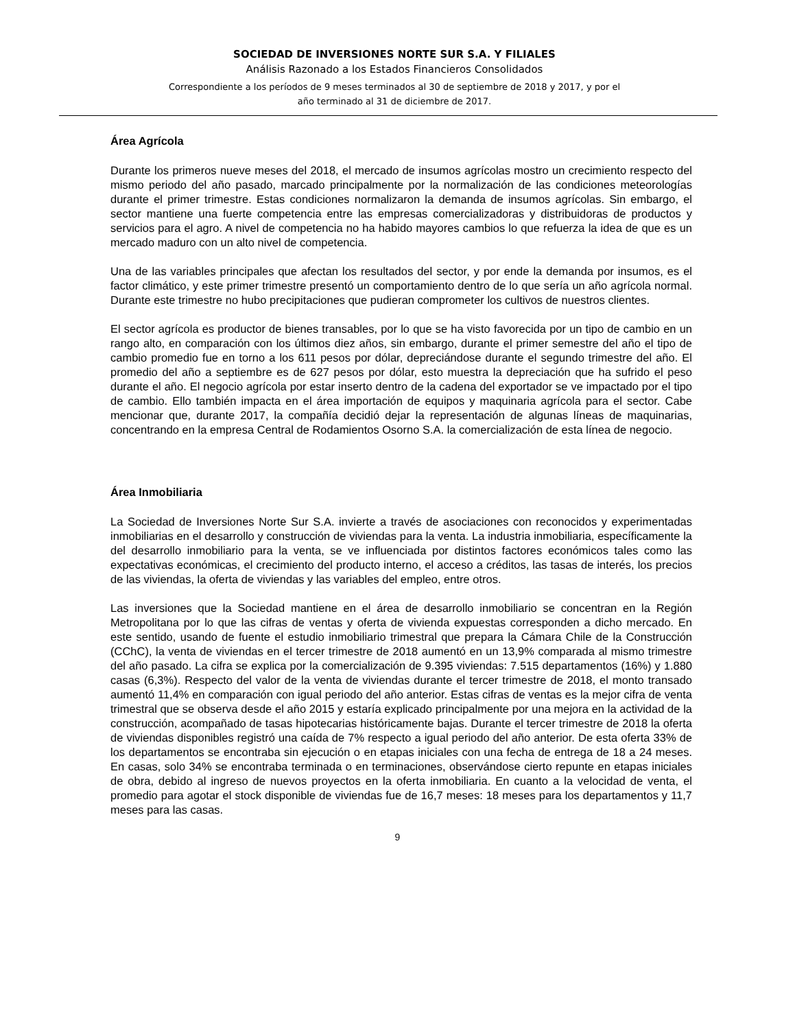SOCIEDAD DE INVERSIONES NORTE SUR S.A. Y FILIALES
Análisis Razonado a los Estados Financieros Consolidados
Correspondiente a los períodos de 9 meses terminados al 30 de septiembre de 2018 y 2017, y por el
año terminado al 31 de diciembre de 2017.
Área Agrícola
Durante los primeros nueve meses del 2018, el mercado de insumos agrícolas mostro un crecimiento respecto del mismo periodo del año pasado, marcado principalmente por la normalización de las condiciones meteorologías durante el primer trimestre. Estas condiciones normalizaron la demanda de insumos agrícolas. Sin embargo, el sector mantiene una fuerte competencia entre las empresas comercializadoras y distribuidoras de productos y servicios para el agro. A nivel de competencia no ha habido mayores cambios lo que refuerza la idea de que es un mercado maduro con un alto nivel de competencia.
Una de las variables principales que afectan los resultados del sector, y por ende la demanda por insumos, es el factor climático, y este primer trimestre presentó un comportamiento dentro de lo que sería un año agrícola normal. Durante este trimestre no hubo precipitaciones que pudieran comprometer los cultivos de nuestros clientes.
El sector agrícola es productor de bienes transables, por lo que se ha visto favorecida por un tipo de cambio en un rango alto, en comparación con los últimos diez años, sin embargo, durante el primer semestre del año el tipo de cambio promedio fue en torno a los 611 pesos por dólar, depreciándose durante el segundo trimestre del año. El promedio del año a septiembre es de 627 pesos por dólar, esto muestra la depreciación que ha sufrido el peso durante el año. El negocio agrícola por estar inserto dentro de la cadena del exportador se ve impactado por el tipo de cambio. Ello también impacta en el área importación de equipos y maquinaria agrícola para el sector. Cabe mencionar que, durante 2017, la compañía decidió dejar la representación de algunas líneas de maquinarias, concentrando en la empresa Central de Rodamientos Osorno S.A. la comercialización de esta línea de negocio.
Área Inmobiliaria
La Sociedad de Inversiones Norte Sur S.A. invierte a través de asociaciones con reconocidos y experimentadas inmobiliarias en el desarrollo y construcción de viviendas para la venta. La industria inmobiliaria, específicamente la del desarrollo inmobiliario para la venta, se ve influenciada por distintos factores económicos tales como las expectativas económicas, el crecimiento del producto interno, el acceso a créditos, las tasas de interés, los precios de las viviendas, la oferta de viviendas y las variables del empleo, entre otros.
Las inversiones que la Sociedad mantiene en el área de desarrollo inmobiliario se concentran en la Región Metropolitana por lo que las cifras de ventas y oferta de vivienda expuestas corresponden a dicho mercado. En este sentido, usando de fuente el estudio inmobiliario trimestral que prepara la Cámara Chile de la Construcción (CChC), la venta de viviendas en el tercer trimestre de 2018 aumentó en un 13,9% comparada al mismo trimestre del año pasado. La cifra se explica por la comercialización de 9.395 viviendas: 7.515 departamentos (16%) y 1.880 casas (6,3%). Respecto del valor de la venta de viviendas durante el tercer trimestre de 2018, el monto transado aumentó 11,4% en comparación con igual periodo del año anterior. Estas cifras de ventas es la mejor cifra de venta trimestral que se observa desde el año 2015 y estaría explicado principalmente por una mejora en la actividad de la construcción, acompañado de tasas hipotecarias históricamente bajas. Durante el tercer trimestre de 2018 la oferta de viviendas disponibles registró una caída de 7% respecto a igual periodo del año anterior. De esta oferta 33% de los departamentos se encontraba sin ejecución o en etapas iniciales con una fecha de entrega de 18 a 24 meses. En casas, solo 34% se encontraba terminada o en terminaciones, observándose cierto repunte en etapas iniciales de obra, debido al ingreso de nuevos proyectos en la oferta inmobiliaria. En cuanto a la velocidad de venta, el promedio para agotar el stock disponible de viviendas fue de 16,7 meses: 18 meses para los departamentos y 11,7 meses para las casas.
9